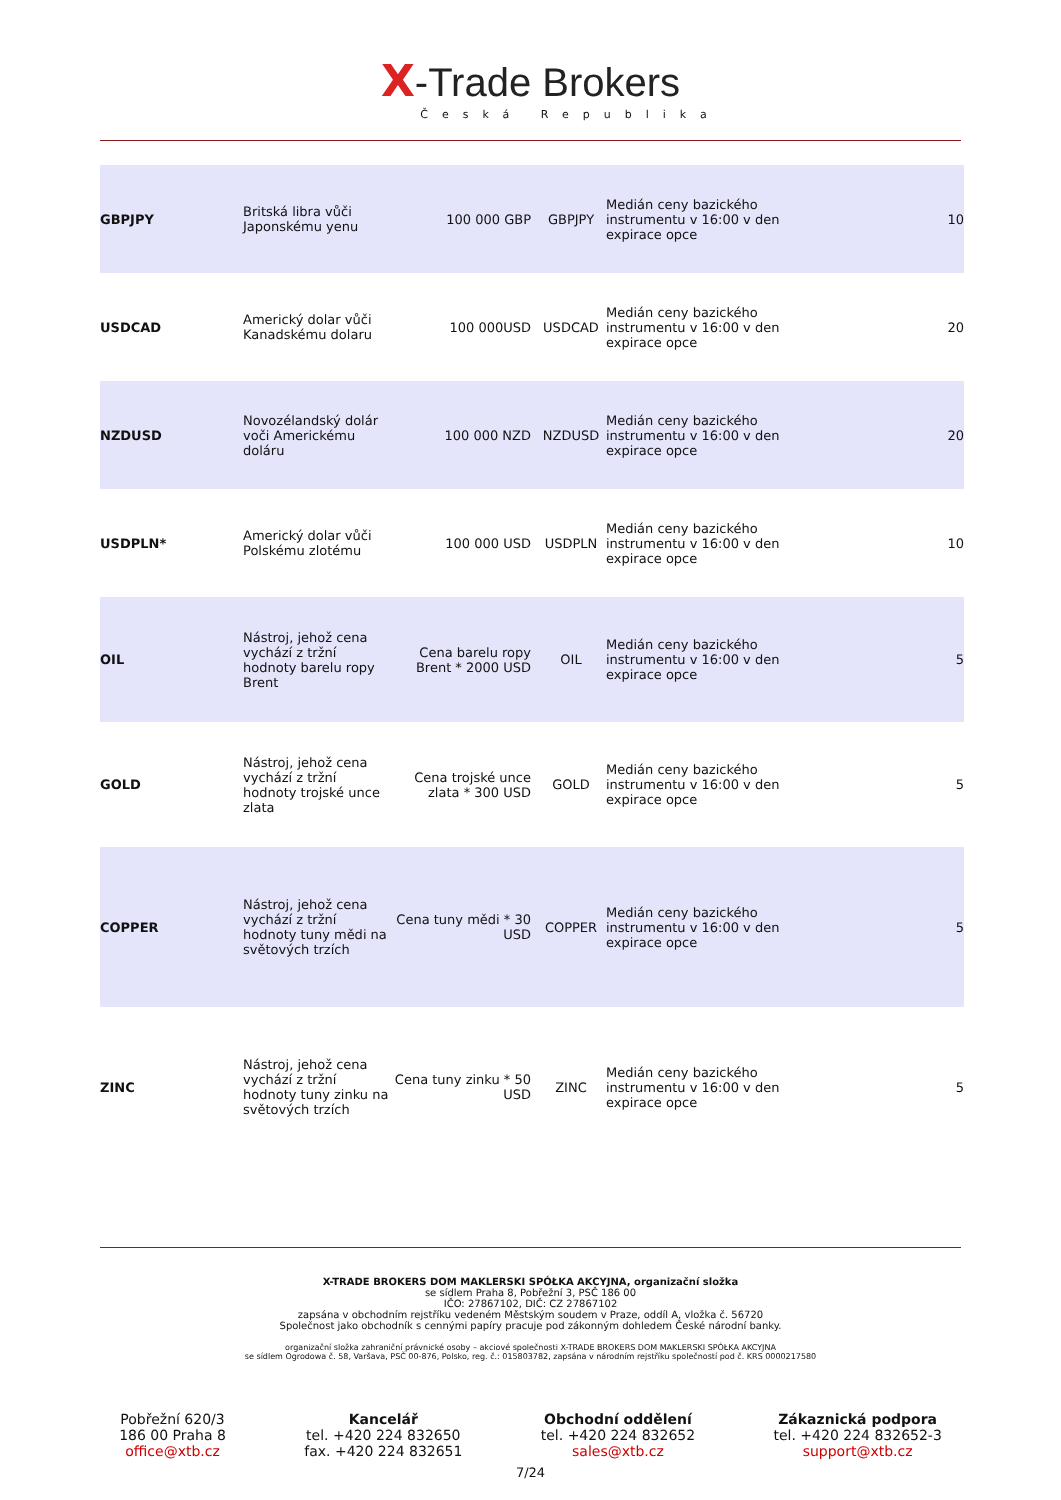X-Trade Brokers
Česká Republika
| GBPJPY | Britská libra vůči Japonskému yenu | 100 000 GBP | GBPJPY | Medián ceny bazického instrumentu v 16:00 v den expirace opce | 10 |
| USDCAD | Americký dolar vůči Kanadskému dolaru | 100 000USD | USDCAD | Medián ceny bazického instrumentu v 16:00 v den expirace opce | 20 |
| NZDUSD | Novozélandský dolár voči Americkému doláru | 100 000 NZD | NZDUSD | Medián ceny bazického instrumentu v 16:00 v den expirace opce | 20 |
| USDPLN* | Americký dolar vůči Polskému zlotému | 100 000 USD | USDPLN | Medián ceny bazického instrumentu v 16:00 v den expirace opce | 10 |
| OIL | Nástroj, jehož cena vychází z tržní hodnoty barelu ropy Brent | Cena barelu ropy Brent * 2000 USD | OIL | Medián ceny bazického instrumentu v 16:00 v den expirace opce | 5 |
| GOLD | Nástroj, jehož cena vychází z tržní hodnoty trojské unce zlata | Cena trojské unce zlata * 300 USD | GOLD | Medián ceny bazického instrumentu v 16:00 v den expirace opce | 5 |
| COPPER | Nástroj, jehož cena vychází z tržní hodnoty tuny mědi na světových trzích | Cena tuny mědi * 30 USD | COPPER | Medián ceny bazického instrumentu v 16:00 v den expirace opce | 5 |
| ZINC | Nástroj, jehož cena vychází z tržní hodnoty tuny zinku na světových trzích | Cena tuny zinku * 50 USD | ZINC | Medián ceny bazického instrumentu v 16:00 v den expirace opce | 5 |
X-TRADE BROKERS DOM MAKLERSKI SPÓŁKA AKCYJNA, organizační složka
se sídlem Praha 8, Pobřežní 3, PSČ 186 00
IČO: 27867102, DIČ: CZ 27867102
zapsána v obchodním rejstříku vedeném Městským soudem v Praze, oddíl A, vložka č. 56720
Společnost jako obchodník s cennými papíry pracuje pod zákonným dohledem České národní banky.
organizační složka zahraniční právnické osoby – akciové společnosti X-TRADE BROKERS DOM MAKLERSKI SPÓŁKA AKCYJNA
se sídlem Ogrodowa č. 58, Varšava, PSČ 00-876, Polsko, reg. č.: 015803782, zapsána v národním rejstříku společností pod č. KRS 0000217580
Pobřežní 620/3
186 00 Praha 8
office@xtb.cz
Kancelář
tel. +420 224 832650
fax. +420 224 832651
Obchodní oddělení
tel. +420 224 832652
sales@xtb.cz
Zákaznická podpora
tel. +420 224 832652-3
support@xtb.cz
7/24